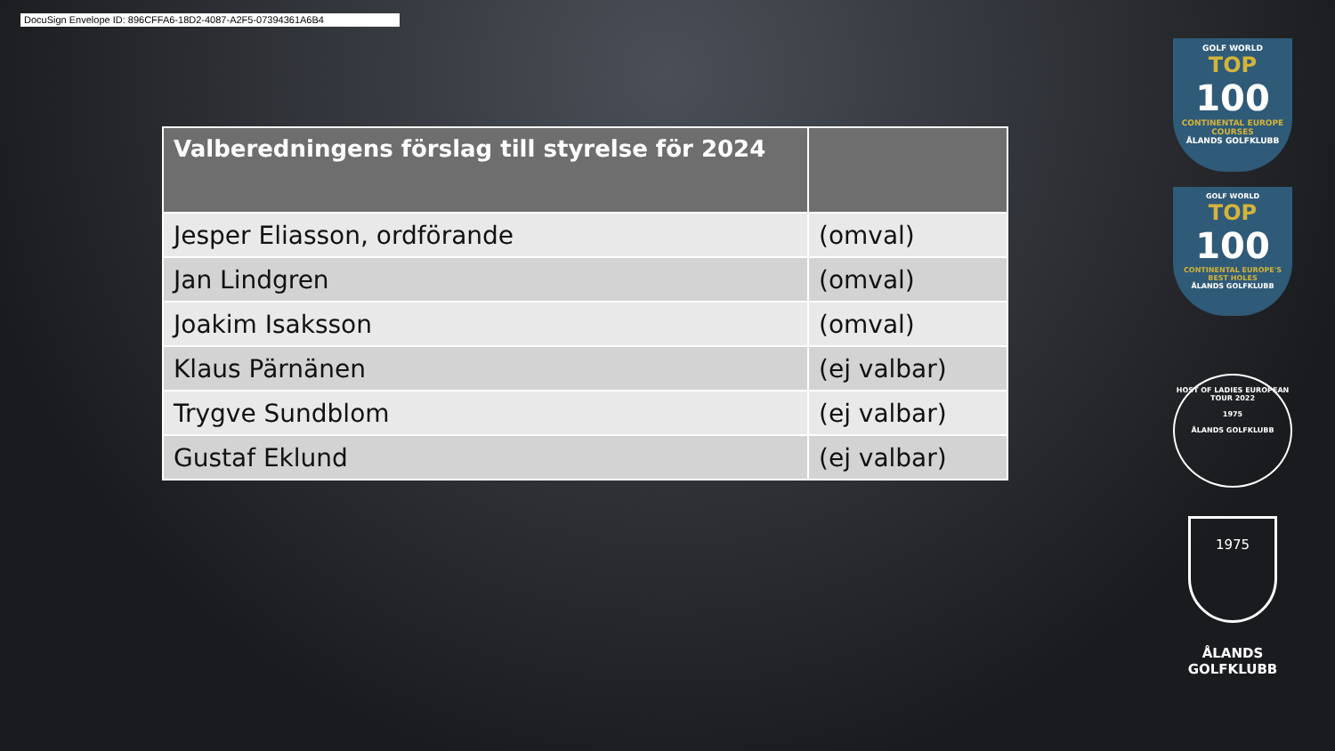DocuSign Envelope ID: 896CFFA6-18D2-4087-A2F5-07394361A6B4
| Valberedningens förslag till styrelse för 2024 | |
| --- | --- |
| Jesper Eliasson, ordförande | (omval) |
| Jan Lindgren | (omval) |
| Joakim Isaksson | (omval) |
| Klaus Pärnänen | (ej valbar) |
| Trygve Sundblom | (ej valbar) |
| Gustaf Eklund | (ej valbar) |
GOLF WORLD
TOP
100
CONTINENTAL EUROPE COURSES
ÅLANDS GOLFKLUBB
GOLF WORLD
TOP
100
CONTINENTAL EUROPE'S BEST HOLES
ÅLANDS GOLFKLUBB
HOST OF LADIES EUROPEAN TOUR 2022
1975
ÅLANDS GOLFKLUBB
1975
ÅLANDS
GOLFKLUBB